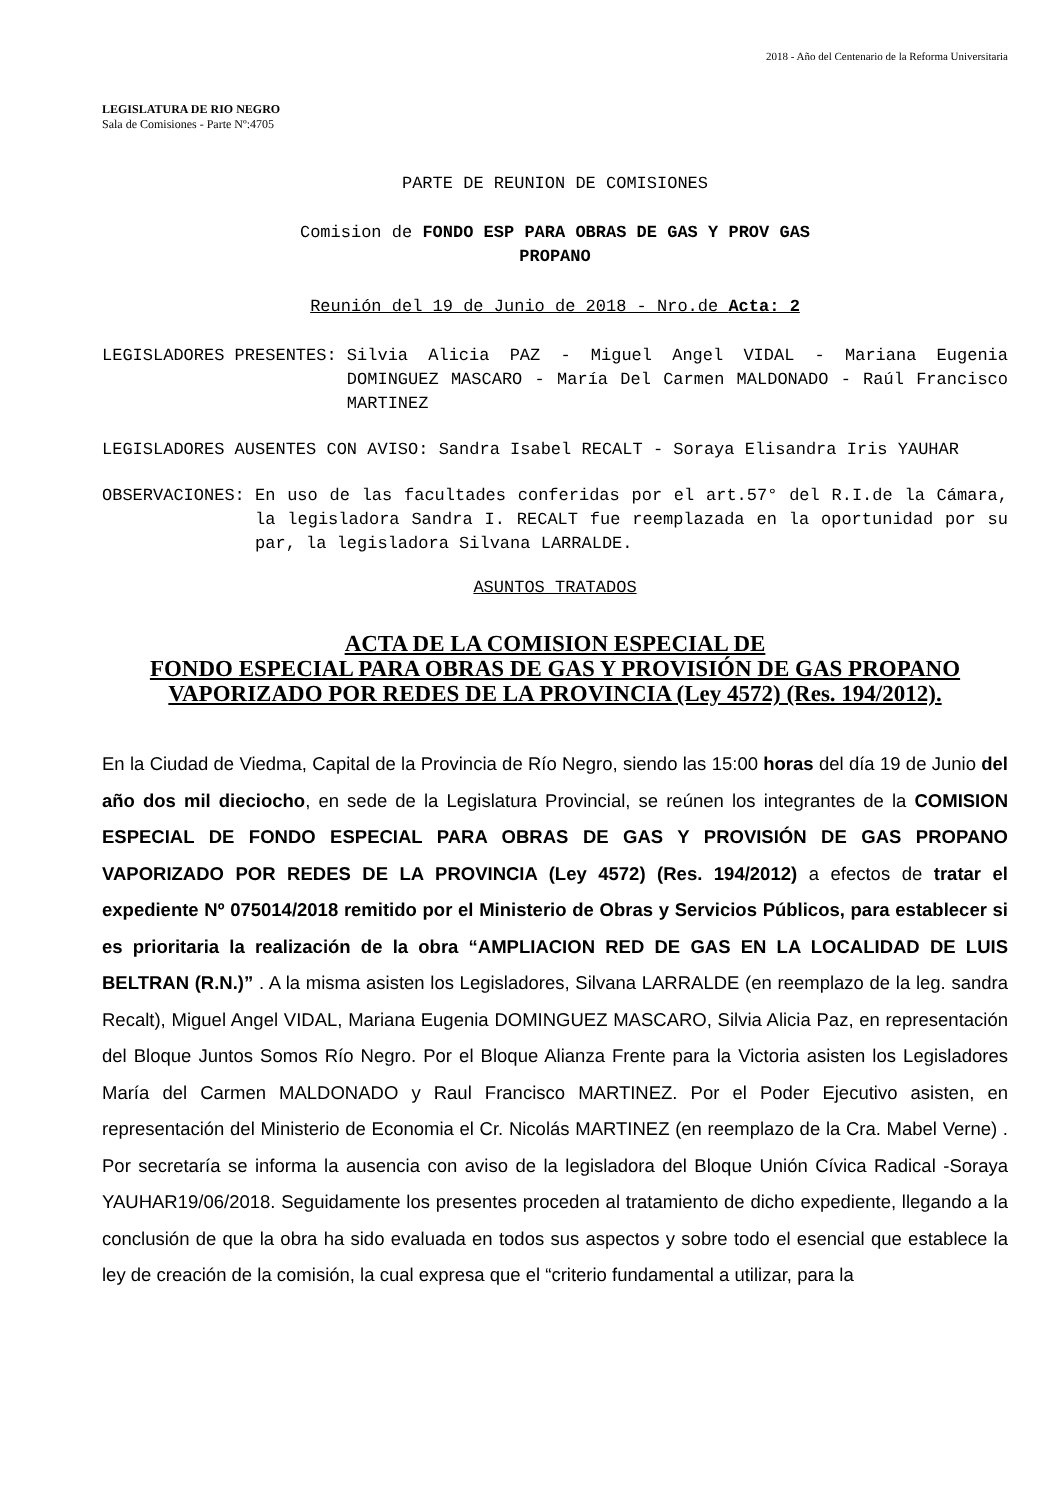2018 - Año del Centenario de la Reforma Universitaria
LEGISLATURA DE RIO NEGRO
Sala de Comisiones - Parte Nº:4705
PARTE DE REUNION DE COMISIONES
Comision de FONDO ESP PARA OBRAS DE GAS Y PROV GAS
PROPANO
Reunión del 19 de Junio de 2018 - Nro.de Acta: 2
LEGISLADORES PRESENTES: Silvia Alicia PAZ - Miguel Angel VIDAL - Mariana Eugenia DOMINGUEZ MASCARO - María Del Carmen MALDONADO - Raúl Francisco MARTINEZ
LEGISLADORES AUSENTES CON AVISO: Sandra Isabel RECALT - Soraya Elisandra Iris YAUHAR
OBSERVACIONES: En uso de las facultades conferidas por el art.57° del R.I.de la Cámara, la legisladora Sandra I. RECALT fue reemplazada en la oportunidad por su par, la legisladora Silvana LARRALDE.
ASUNTOS TRATADOS
ACTA DE LA COMISION ESPECIAL DE
FONDO ESPECIAL PARA OBRAS DE GAS Y PROVISIÓN DE GAS PROPANO
VAPORIZADO POR REDES DE LA PROVINCIA (Ley 4572) (Res. 194/2012).
En la Ciudad de Viedma, Capital de la Provincia de Río Negro, siendo las 15:00 horas del día 19 de Junio del año dos mil dieciocho, en sede de la Legislatura Provincial, se reúnen los integrantes de la COMISION ESPECIAL DE FONDO ESPECIAL PARA OBRAS DE GAS Y PROVISIÓN DE GAS PROPANO VAPORIZADO POR REDES DE LA PROVINCIA (Ley 4572) (Res. 194/2012) a efectos de tratar el expediente Nº 075014/2018 remitido por el Ministerio de Obras y Servicios Públicos, para establecer si es prioritaria la realización de la obra “AMPLIACION RED DE GAS EN LA LOCALIDAD DE LUIS BELTRAN (R.N.)” . A la misma asisten los Legisladores, Silvana LARRALDE (en reemplazo de la leg. sandra Recalt), Miguel Angel VIDAL, Mariana Eugenia DOMINGUEZ MASCARO, Silvia Alicia Paz, en representación del Bloque Juntos Somos Río Negro. Por el Bloque Alianza Frente para la Victoria asisten los Legisladores María del Carmen MALDONADO y Raul Francisco MARTINEZ. Por el Poder Ejecutivo asisten, en representación del Ministerio de Economia el Cr. Nicolás MARTINEZ (en reemplazo de la Cra. Mabel Verne) . Por secretaría se informa la ausencia con aviso de la legisladora del Bloque Unión Cívica Radical -Soraya YAUHAR19/06/2018. Seguidamente los presentes proceden al tratamiento de dicho expediente, llegando a la conclusión de que la obra ha sido evaluada en todos sus aspectos y sobre todo el esencial que establece la ley de creación de la comisión, la cual expresa que el “criterio fundamental a utilizar, para la